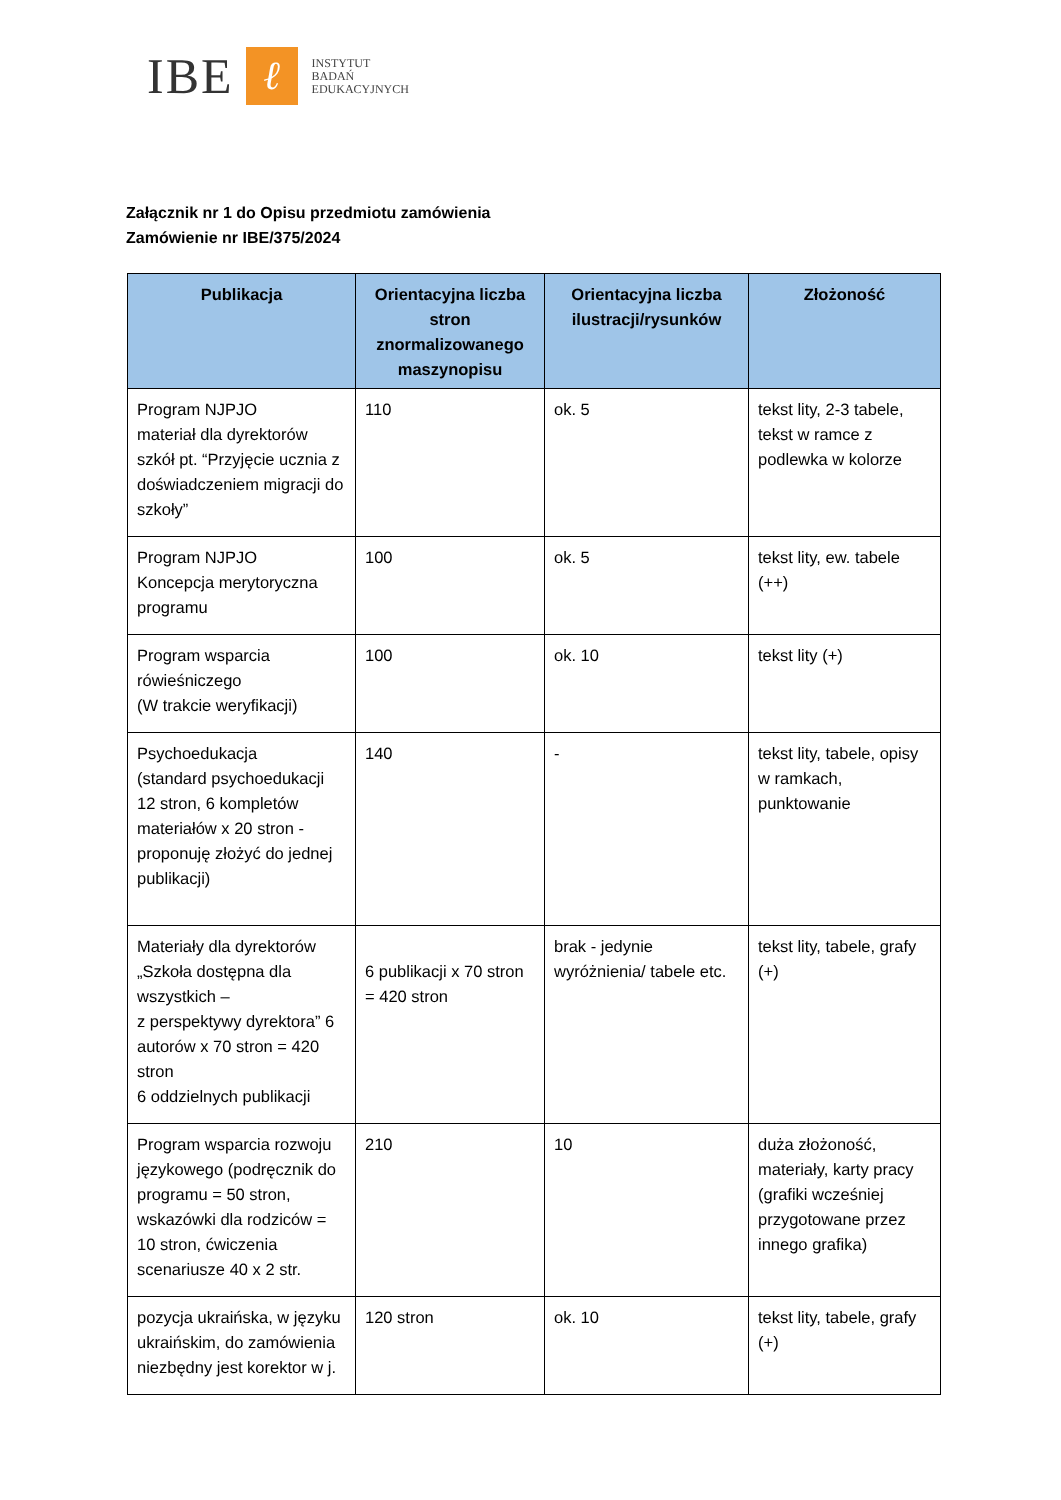IBE
ℓ
INSTYTUT
BADAŃ
EDUKACYJNYCH
Załącznik nr 1 do Opisu przedmiotu zamówienia
Zamówienie nr IBE/375/2024
| Publikacja | Orientacyjna liczba stron znormalizowanego maszynopisu | Orientacyjna liczba ilustracji/rysunków | Złożoność |
| --- | --- | --- | --- |
| Program NJPJO materiał dla dyrektorów szkół pt. “Przyjęcie ucznia z doświadczeniem migracji do szkoły” | 110 | ok. 5 | tekst lity, 2-3 tabele, tekst w ramce z podlewka w kolorze |
| Program NJPJO Koncepcja merytoryczna programu | 100 | ok. 5 | tekst lity, ew. tabele (++) |
| Program wsparcia rówieśniczego (W trakcie weryfikacji) | 100 | ok. 10 | tekst lity (+) |
| Psychoedukacja (standard psychoedukacji 12 stron, 6 kompletów materiałów x 20 stron - proponuję złożyć do jednej publikacji) | 140 | - | tekst lity, tabele, opisy w ramkach, punktowanie |
| Materiały dla dyrektorów „Szkoła dostępna dla wszystkich – z perspektywy dyrektora” 6 autorów x 70 stron = 420 stron 6 oddzielnych publikacji | 6 publikacji x 70 stron = 420 stron | brak - jedynie wyróżnienia/ tabele etc. | tekst lity, tabele, grafy (+) |
| Program wsparcia rozwoju językowego (podręcznik do programu = 50 stron, wskazówki dla rodziców = 10 stron, ćwiczenia scenariusze 40 x 2 str. | 210 | 10 | duża złożoność, materiały, karty pracy (grafiki wcześniej przygotowane przez innego grafika) |
| pozycja ukraińska, w języku ukraińskim, do zamówienia niezbędny jest korektor w j. | 120 stron | ok. 10 | tekst lity, tabele, grafy (+) |